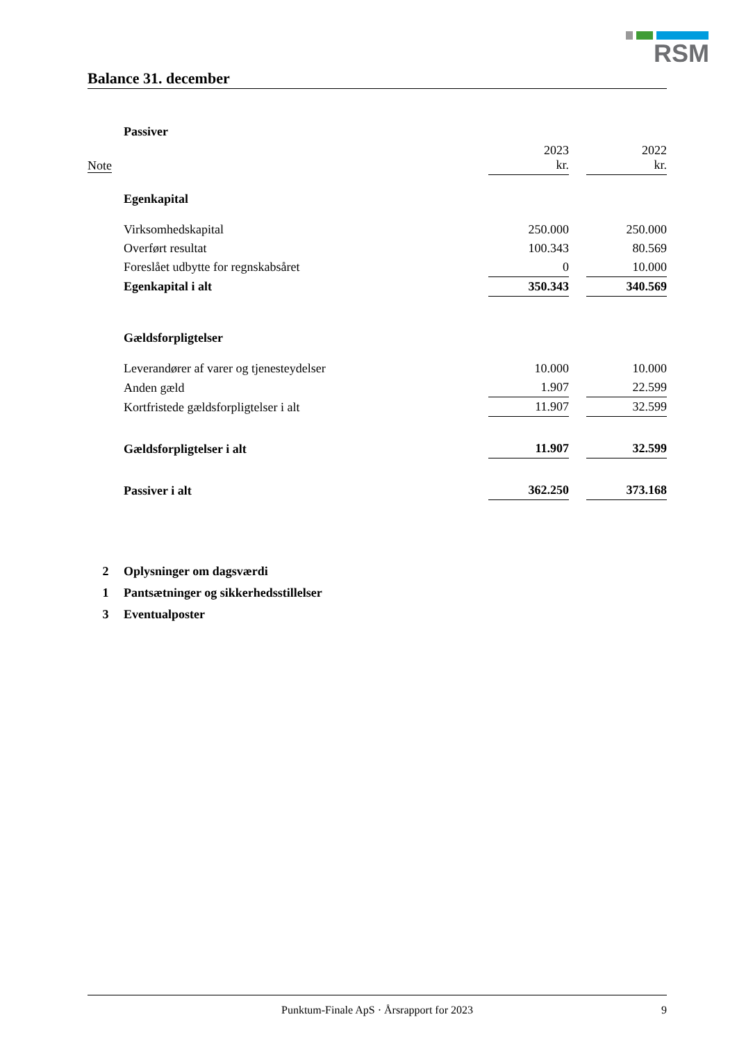RSM
Balance 31. december
| | Passiver | | | |
| Note | | 2023 kr. | | 2022 kr. |
| | Egenkapital | | | |
| | Virksomhedskapital | 250.000 | | 250.000 |
| | Overført resultat | 100.343 | | 80.569 |
| | Foreslået udbytte for regnskabsåret | 0 | | 10.000 |
| | Egenkapital i alt | 350.343 | | 340.569 |
| | Gældsforpligtelser | | | |
| | Leverandører af varer og tjenesteydelser | 10.000 | | 10.000 |
| | Anden gæld | 1.907 | | 22.599 |
| | Kortfristede gældsforpligtelser i alt | 11.907 | | 32.599 |
| | Gældsforpligtelser i alt | 11.907 | | 32.599 |
| | Passiver i alt | 362.250 | | 373.168 |
2 Oplysninger om dagsværdi
1 Pantsætninger og sikkerhedsstillelser
3 Eventualposter
Punktum-Finale ApS · Årsrapport for 2023 9